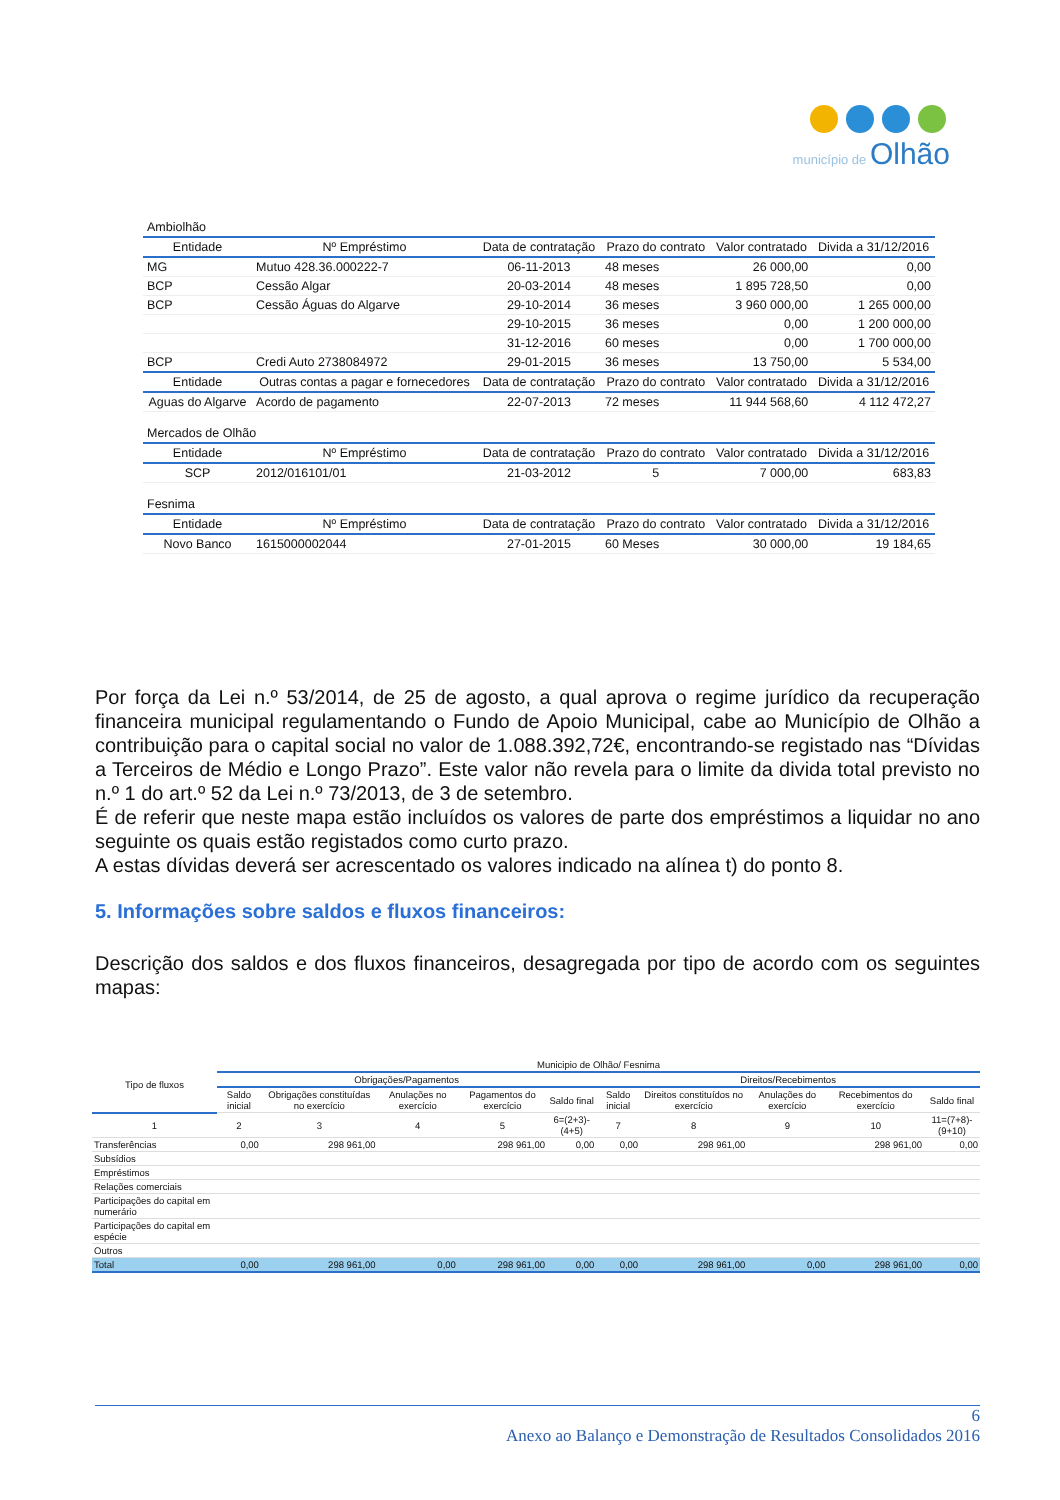município de Olhão
| Ambiolhão | | | | | |
| Entidade | Nº Empréstimo | Data de contratação | Prazo do contrato | Valor contratado | Divida a 31/12/2016 |
| MG | Mutuo 428.36.000222-7 | 06-11-2013 | 48 meses | 26 000,00 | 0,00 |
| BCP | Cessão Algar | 20-03-2014 | 48 meses | 1 895 728,50 | 0,00 |
| BCP | Cessão Águas do Algarve | 29-10-2014 | 36 meses | 3 960 000,00 | 1 265 000,00 |
| | | 29-10-2015 | 36 meses | 0,00 | 1 200 000,00 |
| | | 31-12-2016 | 60 meses | 0,00 | 1 700 000,00 |
| BCP | Credi Auto 2738084972 | 29-01-2015 | 36 meses | 13 750,00 | 5 534,00 |
| Entidade | Outras contas a pagar e fornecedores | Data de contratação | Prazo do contrato | Valor contratado | Divida a 31/12/2016 |
| Aguas do Algarve | Acordo de pagamento | 22-07-2013 | 72 meses | 11 944 568,60 | 4 112 472,27 |
| Mercados de Olhão | | | | | |
| Entidade | Nº Empréstimo | Data de contratação | Prazo do contrato | Valor contratado | Divida a 31/12/2016 |
| SCP | 2012/016101/01 | 21-03-2012 | 5 | 7 000,00 | 683,83 |
| Fesnima | | | | | |
| Entidade | Nº Empréstimo | Data de contratação | Prazo do contrato | Valor contratado | Divida a 31/12/2016 |
| Novo Banco | 1615000002044 | 27-01-2015 | 60 Meses | 30 000,00 | 19 184,65 |
Por força da Lei n.º 53/2014, de 25 de agosto, a qual aprova o regime jurídico da recuperação financeira municipal regulamentando o Fundo de Apoio Municipal, cabe ao Município de Olhão a contribuição para o capital social no valor de 1.088.392,72€, encontrando-se registado nas “Dívidas a Terceiros de Médio e Longo Prazo”. Este valor não revela para o limite da divida total previsto no n.º 1 do art.º 52 da Lei n.º 73/2013, de 3 de setembro.
É de referir que neste mapa estão incluídos os valores de parte dos empréstimos a liquidar no ano seguinte os quais estão registados como curto prazo.
A estas dívidas deverá ser acrescentado os valores indicado na alínea t) do ponto 8.
5. Informações sobre saldos e fluxos financeiros:
Descrição dos saldos e dos fluxos financeiros, desagregada por tipo de acordo com os seguintes mapas:
| Tipo de fluxos | Municipio de Olhão/ Fesnima | | | | | | | | | |
| --- | --- | --- | --- | --- | --- | --- | --- | --- | --- | --- |
| | Obrigações/Pagamentos | | | | | Direitos/Recebimentos | | | | |
| | Saldo inicial | Obrigações constituídas no exercício | Anulações no exercício | Pagamentos do exercício | Saldo final | Saldo inicial | Direitos constituídos no exercício | Anulações do exercício | Recebimentos do exercício | Saldo final |
| 1 | 2 | 3 | 4 | 5 | 6=(2+3)-(4+5) | 7 | 8 | 9 | 10 | 11=(7+8)-(9+10) |
| Transferências | 0,00 | 298 961,00 | | 298 961,00 | 0,00 | 0,00 | 298 961,00 | | 298 961,00 | 0,00 |
| Subsídios | | | | | | | | | | |
| Empréstimos | | | | | | | | | | |
| Relações comerciais | | | | | | | | | | |
| Participações do capital em numerário | | | | | | | | | | |
| Participações do capital em espécie | | | | | | | | | | |
| Outros | | | | | | | | | | |
| Total | 0,00 | 298 961,00 | 0,00 | 298 961,00 | 0,00 | 0,00 | 298 961,00 | 0,00 | 298 961,00 | 0,00 |
6
Anexo ao Balanço e Demonstração de Resultados Consolidados 2016